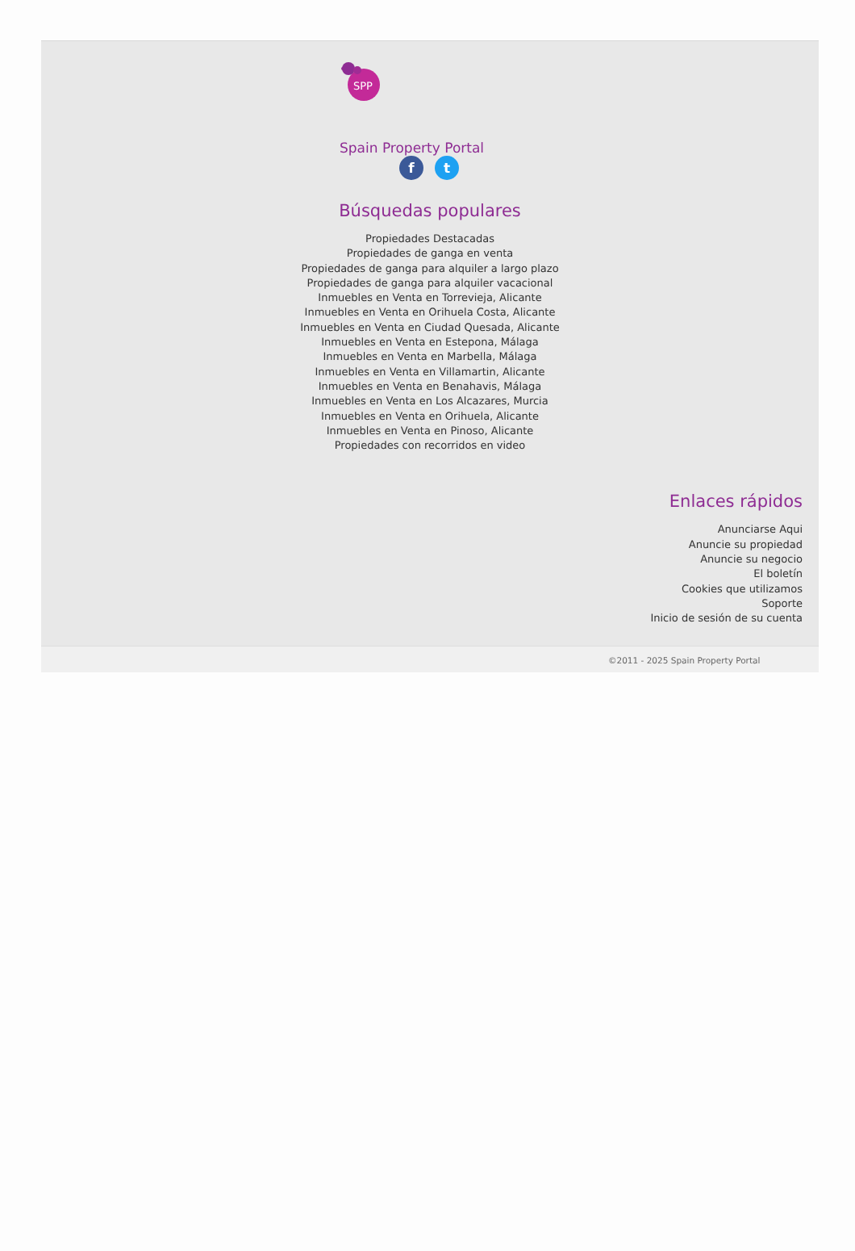SPP
Spain Property Portal
f t
Búsquedas populares
Propiedades Destacadas
Propiedades de ganga en venta
Propiedades de ganga para alquiler a largo plazo
Propiedades de ganga para alquiler vacacional
Inmuebles en Venta en Torrevieja, Alicante
Inmuebles en Venta en Orihuela Costa, Alicante
Inmuebles en Venta en Ciudad Quesada, Alicante
Inmuebles en Venta en Estepona, Málaga
Inmuebles en Venta en Marbella, Málaga
Inmuebles en Venta en Villamartin, Alicante
Inmuebles en Venta en Benahavis, Málaga
Inmuebles en Venta en Los Alcazares, Murcia
Inmuebles en Venta en Orihuela, Alicante
Inmuebles en Venta en Pinoso, Alicante
Propiedades con recorridos en video
Enlaces rápidos
Anunciarse Aqui
Anuncie su propiedad
Anuncie su negocio
El boletín
Cookies que utilizamos
Soporte
Inicio de sesión de su cuenta
©2011 - 2025 Spain Property Portal